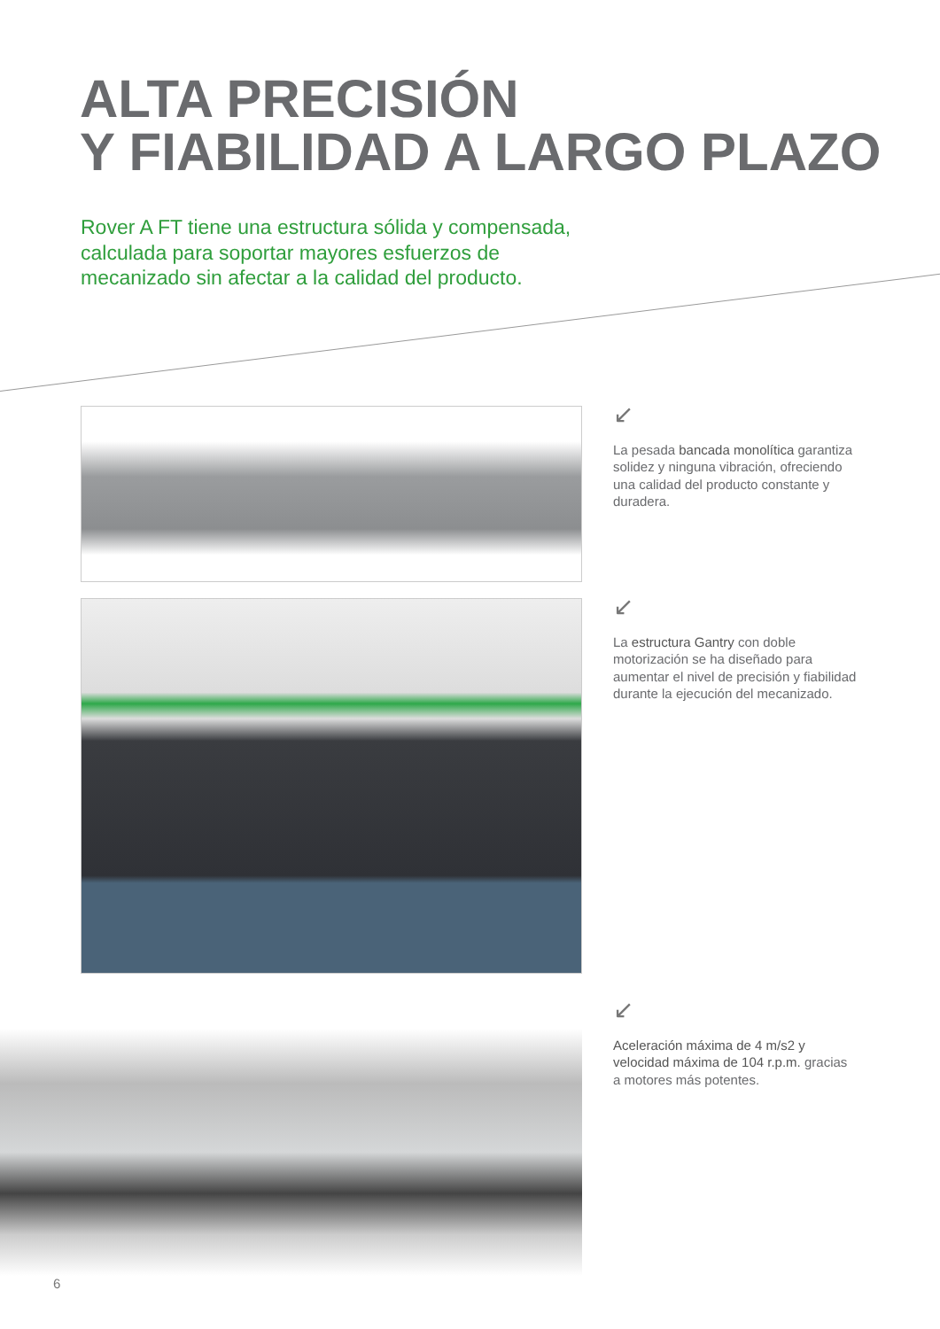ALTA PRECISIÓN
Y FIABILIDAD A LARGO PLAZO
Rover A FT tiene una estructura sólida y compensada, calculada para soportar mayores esfuerzos de mecanizado sin afectar a la calidad del producto.
↙
La pesada bancada monolítica garantiza solidez y ninguna vibración, ofreciendo una calidad del producto constante y duradera.
↙
La estructura Gantry con doble motorización se ha diseñado para aumentar el nivel de precisión y fiabilidad durante la ejecución del mecanizado.
↙
Aceleración máxima de 4 m/s2 y velocidad máxima de 104 r.p.m. gracias a motores más potentes.
6